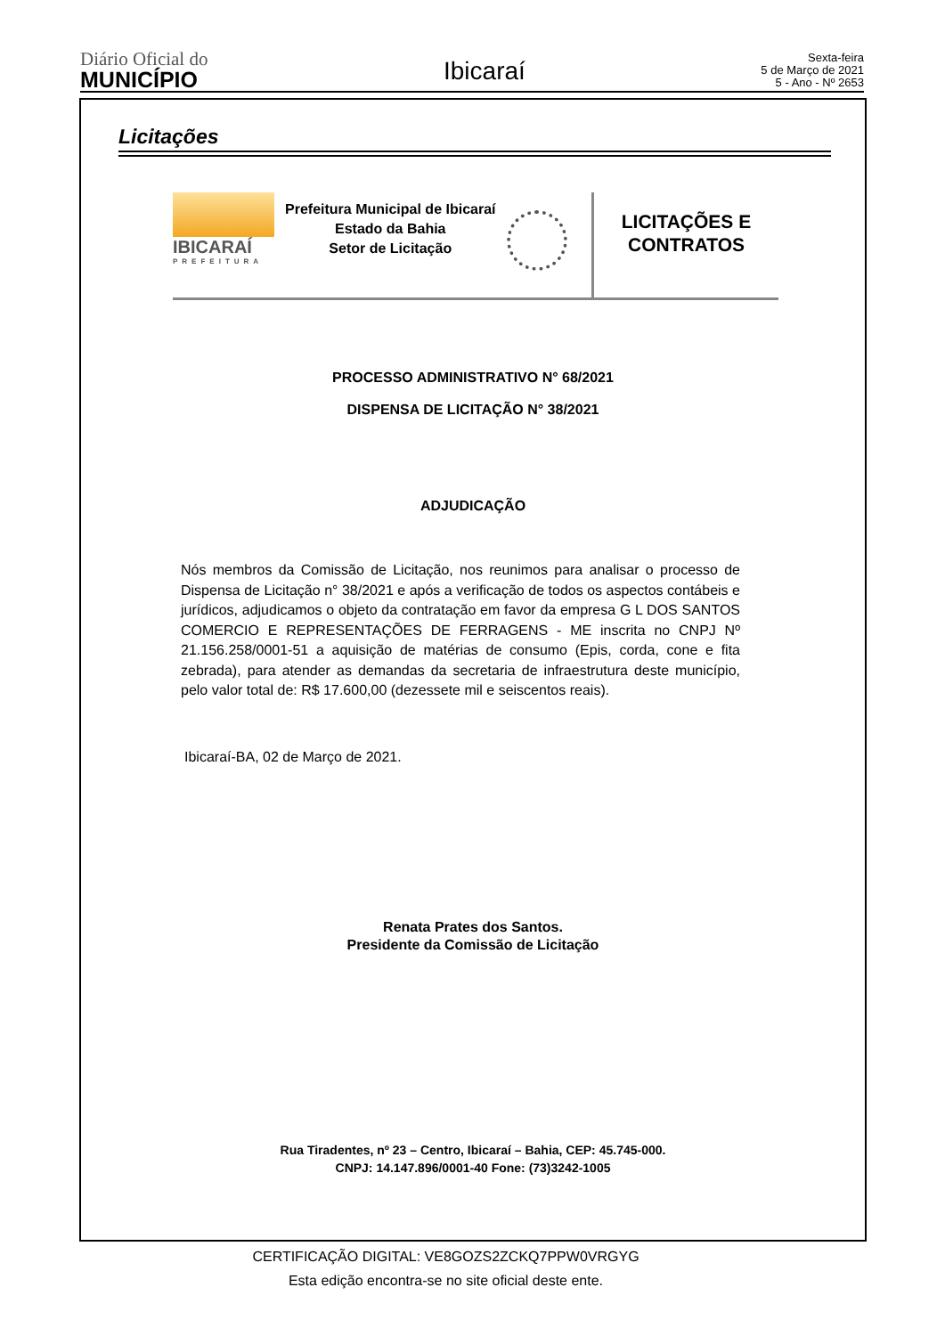Diário Oficial do
MUNICÍPIO
Ibicaraí
Sexta-feira
5 de Março de 2021
5 - Ano - Nº 2653
Licitações
IBICARAÍ
PREFEITURA
Prefeitura Municipal de Ibicaraí
Estado da Bahia
Setor de Licitação
LICITAÇÕES E
CONTRATOS
PROCESSO ADMINISTRATIVO N° 68/2021
DISPENSA DE LICITAÇÃO N° 38/2021
ADJUDICAÇÃO
Nós membros da Comissão de Licitação, nos reunimos para analisar o processo de Dispensa de Licitação n° 38/2021 e após a verificação de todos os aspectos contábeis e jurídicos, adjudicamos o objeto da contratação em favor da empresa G L DOS SANTOS COMERCIO E REPRESENTAÇÕES DE FERRAGENS - ME inscrita no CNPJ Nº 21.156.258/0001-51 a aquisição de matérias de consumo (Epis, corda, cone e fita zebrada), para atender as demandas da secretaria de infraestrutura deste município, pelo valor total de: R$ 17.600,00 (dezessete mil e seiscentos reais).
Ibicaraí-BA, 02 de Março de 2021.
Renata Prates dos Santos.
Presidente da Comissão de Licitação
Rua Tiradentes, nº 23 – Centro, Ibicaraí – Bahia, CEP: 45.745-000.
CNPJ: 14.147.896/0001-40 Fone: (73)3242-1005
CERTIFICAÇÃO DIGITAL: VE8GOZS2ZCKQ7PPW0VRGYG
Esta edição encontra-se no site oficial deste ente.